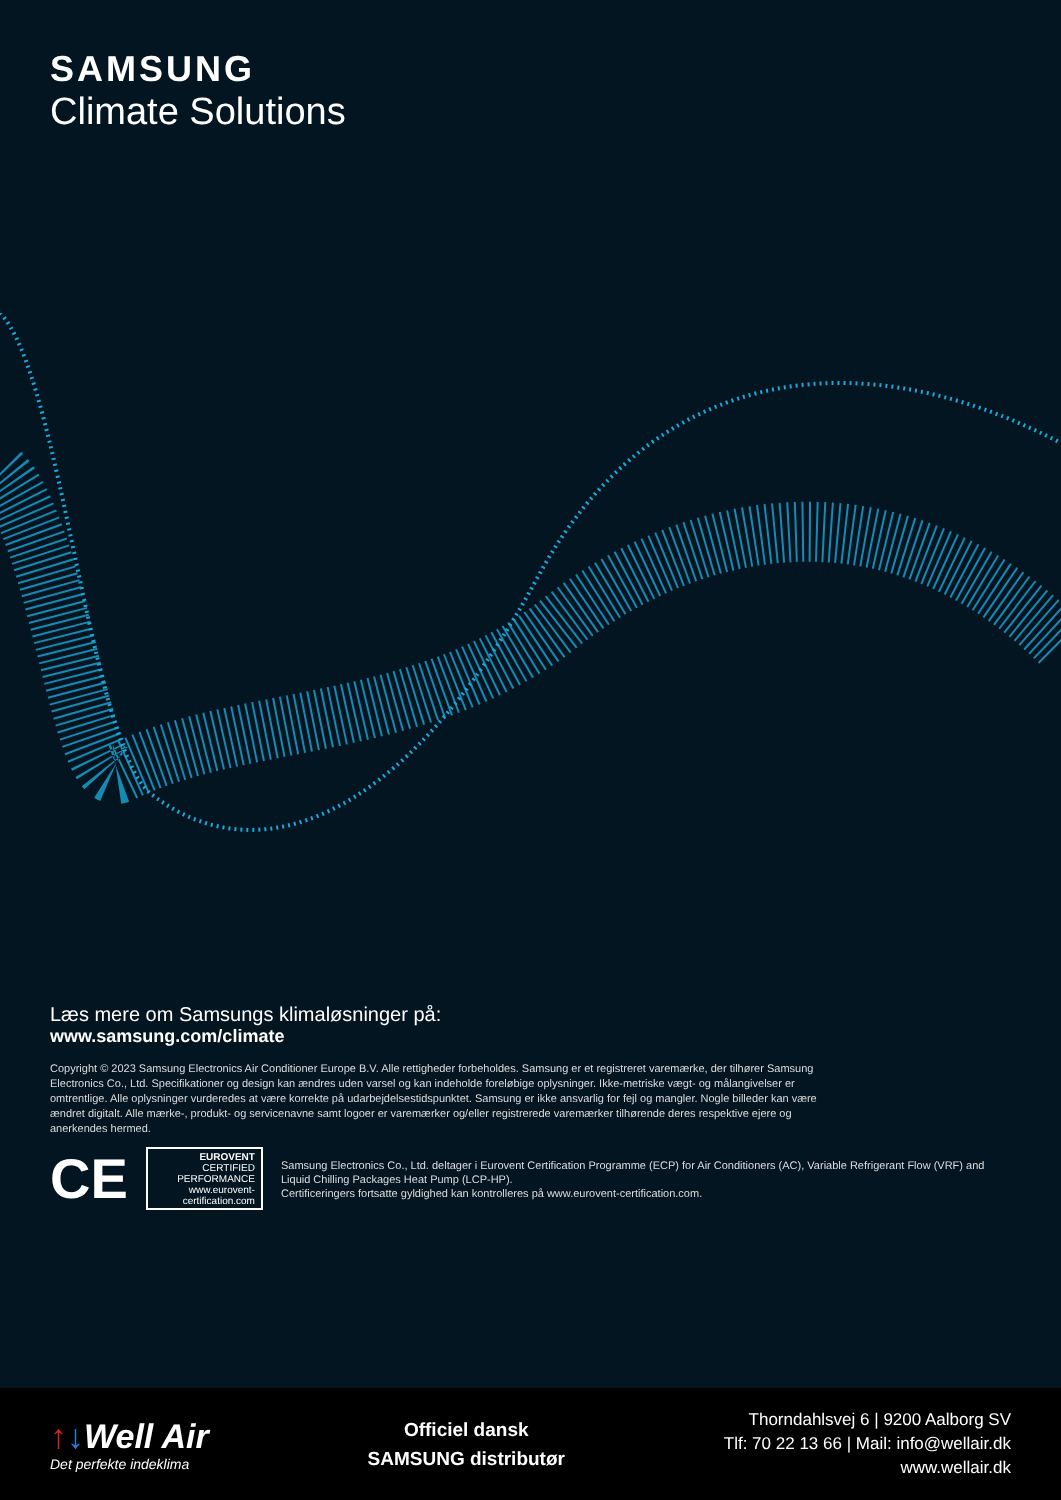SAMSUNG
Climate Solutions
Læs mere om Samsungs klimaløsninger på:
www.samsung.com/climate
Copyright © 2023 Samsung Electronics Air Conditioner Europe B.V. Alle rettigheder forbeholdes. Samsung er et registreret varemærke, der tilhører Samsung Electronics Co., Ltd. Specifikationer og design kan ændres uden varsel og kan indeholde foreløbige oplysninger. Ikke-metriske vægt- og målangivelser er omtrentlige. Alle oplysninger vurderedes at være korrekte på udarbejdelsestidspunktet. Samsung er ikke ansvarlig for fejl og mangler. Nogle billeder kan være ændret digitalt. Alle mærke-, produkt- og servicenavne samt logoer er varemærker og/eller registrerede varemærker tilhørende deres respektive ejere og anerkendes hermed.
CE
EUROVENT
CERTIFIED
PERFORMANCE
www.eurovent-certification.com
Samsung Electronics Co., Ltd. deltager i Eurovent Certification Programme (ECP) for Air Conditioners (AC), Variable Refrigerant Flow (VRF) and Liquid Chilling Packages Heat Pump (LCP-HP).
Certificeringers fortsatte gyldighed kan kontrolleres på www.eurovent-certification.com.
↑↓Well Air
Det perfekte indeklima
Officiel dansk
SAMSUNG distributør
Thorndahlsvej 6 | 9200 Aalborg SV
Tlf: 70 22 13 66 | Mail: info@wellair.dk
www.wellair.dk